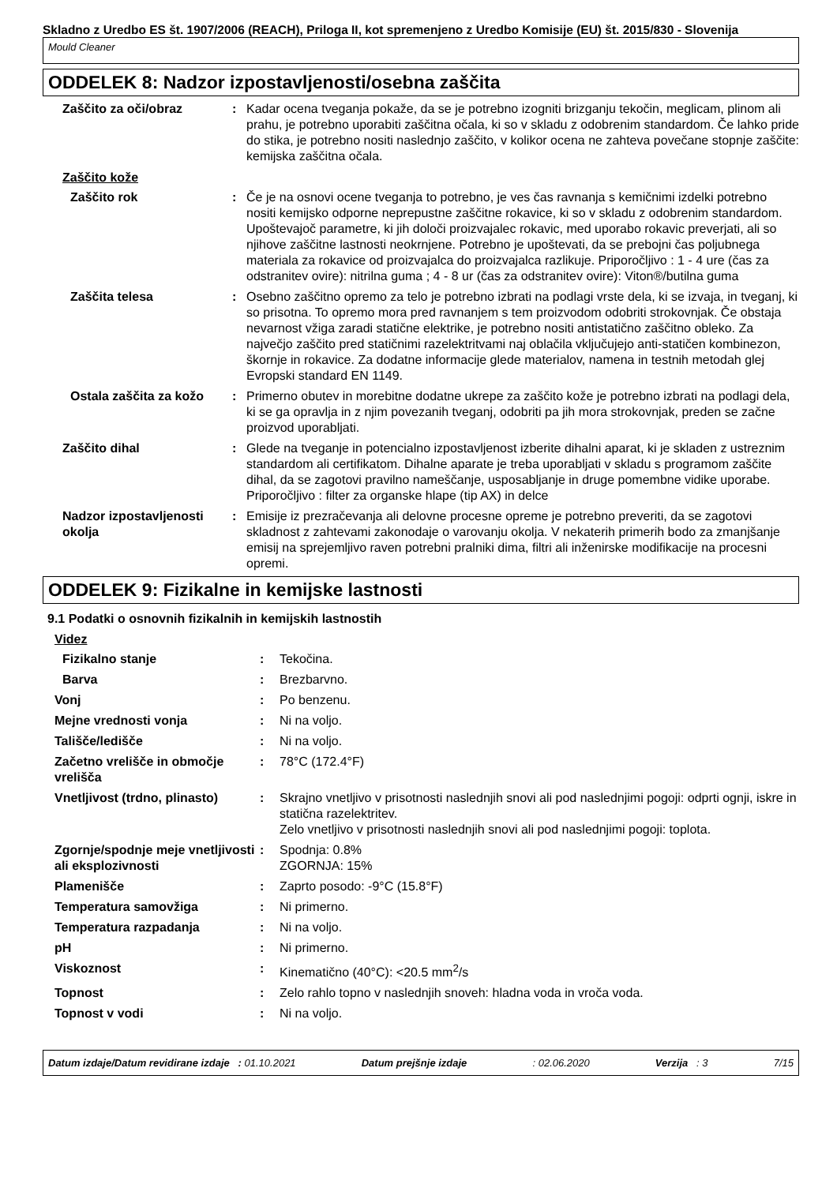Skladno z Uredbo ES št. 1907/2006 (REACH), Priloga II, kot spremenjeno z Uredbo Komisije (EU) št. 2015/830 - Slovenija
Mould Cleaner
ODDELEK 8: Nadzor izpostavljenosti/osebna zaščita
Zaščito za oči/obraz : Kadar ocena tveganja pokaže, da se je potrebno izogniti brizganju tekočin, meglicam, plinom ali prahu, je potrebno uporabiti zaščitna očala, ki so v skladu z odobrenim standardom. Če lahko pride do stika, je potrebno nositi naslednjo zaščito, v kolikor ocena ne zahteva povečane stopnje zaščite: kemijska zaščitna očala.
Zaščito kože
Zaščito rok : Če je na osnovi ocene tveganja to potrebno, je ves čas ravnanja s kemičnimi izdelki potrebno nositi kemijsko odporne neprepustne zaščitne rokavice, ki so v skladu z odobrenim standardom. Upoštevajoč parametre, ki jih določi proizvajalec rokavic, med uporabo rokavic preverjati, ali so njihove zaščitne lastnosti neokrnjene. Potrebno je upoštevati, da se prebojni čas poljubnega materiala za rokavice od proizvajalca do proizvajalca razlikuje. Priporočljivo : 1 - 4 ure (čas za odstranitev ovire): nitrilna guma ; 4 - 8 ur (čas za odstranitev ovire): Viton®/butilna guma
Zaščita telesa : Osebno zaščitno opremo za telo je potrebno izbrati na podlagi vrste dela, ki se izvaja, in tveganj, ki so prisotna. To opremo mora pred ravnanjem s tem proizvodom odobriti strokovnjak. Če obstaja nevarnost vžiga zaradi statične elektrike, je potrebno nositi antistatično zaščitno obleko. Za največjo zaščito pred statičnimi razelektritvami naj oblačila vključujejo anti-statičen kombinezon, škornje in rokavice. Za dodatne informacije glede materialov, namena in testnih metodah glej Evropski standard EN 1149.
Ostala zaščita za kožo : Primerno obutev in morebitne dodatne ukrepe za zaščito kože je potrebno izbrati na podlagi dela, ki se ga opravlja in z njim povezanih tveganj, odobriti pa jih mora strokovnjak, preden se začne proizvod uporabljati.
Zaščito dihal : Glede na tveganje in potencialno izpostavljenost izberite dihalni aparat, ki je skladen z ustreznim standardom ali certifikatom. Dihalne aparate je treba uporabljati v skladu s programom zaščite dihal, da se zagotovi pravilno nameščanje, usposabljanje in druge pomembne vidike uporabe. Priporočljivo : filter za organske hlape (tip AX) in delce
Nadzor izpostavljenosti okolja
: Emisije iz prezračevanja ali delovne procesne opreme je potrebno preveriti, da se zagotovi skladnost z zahtevami zakonodaje o varovanju okolja. V nekaterih primerih bodo za zmanjšanje emisij na sprejemljivo raven potrebni pralniki dima, filtri ali inženirske modifikacije na procesni opremi.
ODDELEK 9: Fizikalne in kemijske lastnosti
9.1 Podatki o osnovnih fizikalnih in kemijskih lastnostih
Videz
Fizikalno stanje : Tekočina.
Barva : Brezbarvno.
Vonj : Po benzenu.
Mejne vrednosti vonja : Ni na voljo.
Tališče/ledišče : Ni na voljo.
Začetno vrelišče in območje vrelišča
: 78°C (172.4°F)
Vnetljivost (trdno, plinasto)
: Skrajno vnetljivo v prisotnosti naslednjih snovi ali pod naslednjimi pogoji: odprti ognji, iskre in statična razelektritev.
Zelo vnetljivo v prisotnosti naslednjih snovi ali pod naslednjimi pogoji: toplota.
Zgornje/spodnje meje vnetljivosti ali eksplozivnosti
: Spodnja: 0.8%
ZGORNJA: 15%
Plamenišče : Zaprto posodo: -9°C (15.8°F)
Temperatura samovžiga : Ni primerno.
Temperatura razpadanja : Ni na voljo.
pH : Ni primerno.
Viskoznost : Kinematično (40°C): <20.5 mm<sup>2</sup>/s
Topnost : Zelo rahlo topno v naslednjih snoveh: hladna voda in vroča voda.
Topnost v vodi : Ni na voljo.
Datum izdaje/Datum revidirane izdaje : 01.10.2021 Datum prejšnje izdaje: 02.06.2020 Verzija : 3 7/15